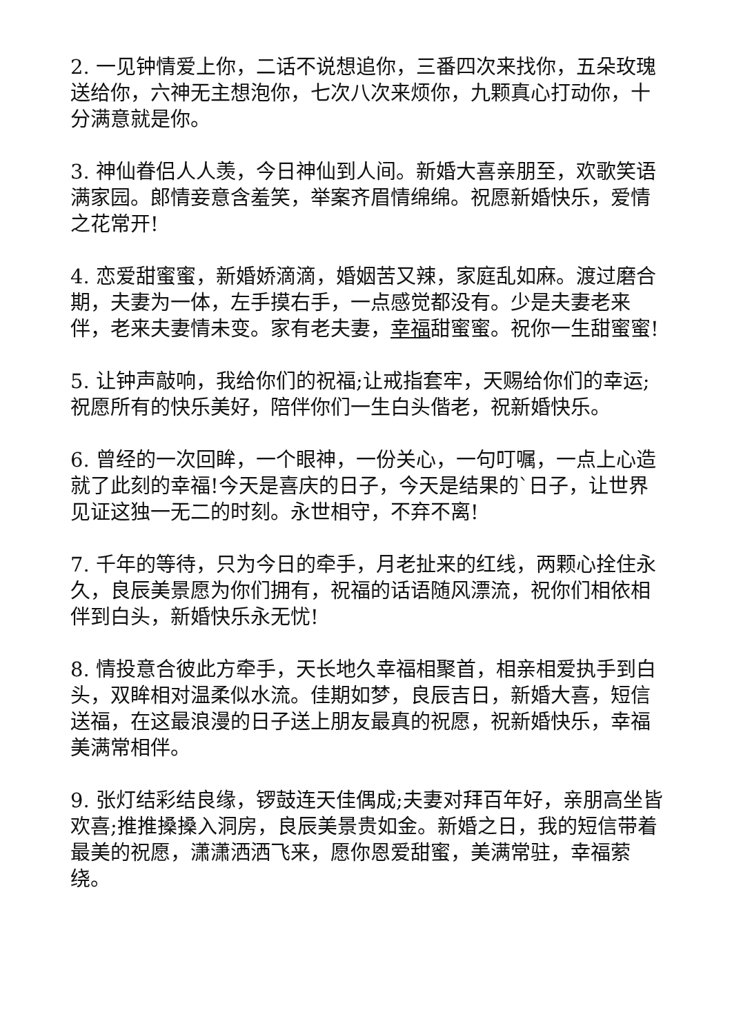2. 一见钟情爱上你，二话不说想追你，三番四次来找你，五朵玫瑰送给你，六神无主想泡你，七次八次来烦你，九颗真心打动你，十分满意就是你。
3. 神仙眷侣人人羡，今日神仙到人间。新婚大喜亲朋至，欢歌笑语满家园。郎情妾意含羞笑，举案齐眉情绵绵。祝愿新婚快乐，爱情之花常开!
4. 恋爱甜蜜蜜，新婚娇滴滴，婚姻苦又辣，家庭乱如麻。渡过磨合期，夫妻为一体，左手摸右手，一点感觉都没有。少是夫妻老来伴，老来夫妻情未变。家有老夫妻，幸福甜蜜蜜。祝你一生甜蜜蜜!
5. 让钟声敲响，我给你们的祝福;让戒指套牢，天赐给你们的幸运;祝愿所有的快乐美好，陪伴你们一生白头偕老，祝新婚快乐。
6. 曾经的一次回眸，一个眼神，一份关心，一句叮嘱，一点上心造就了此刻的幸福!今天是喜庆的日子，今天是结果的`日子，让世界见证这独一无二的时刻。永世相守，不弃不离!
7. 千年的等待，只为今日的牵手，月老扯来的红线，两颗心拴住永久，良辰美景愿为你们拥有，祝福的话语随风漂流，祝你们相依相伴到白头，新婚快乐永无忧!
8. 情投意合彼此方牵手，天长地久幸福相聚首，相亲相爱执手到白头，双眸相对温柔似水流。佳期如梦，良辰吉日，新婚大喜，短信送福，在这最浪漫的日子送上朋友最真的祝愿，祝新婚快乐，幸福美满常相伴。
9. 张灯结彩结良缘，锣鼓连天佳偶成;夫妻对拜百年好，亲朋高坐皆欢喜;推推搡搡入洞房，良辰美景贵如金。新婚之日，我的短信带着最美的祝愿，潇潇洒洒飞来，愿你恩爱甜蜜，美满常驻，幸福萦绕。